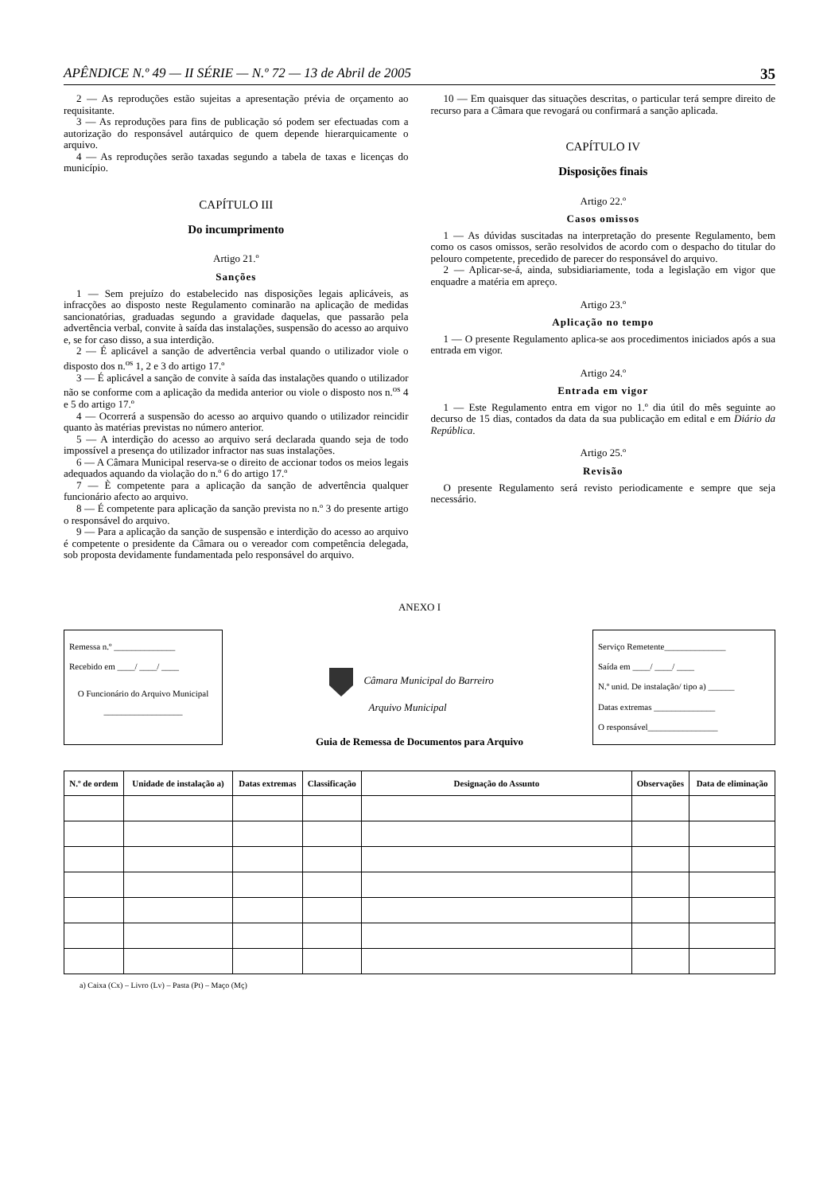APÊNDICE N.º 49 — II SÉRIE — N.º 72 — 13 de Abril de 2005 35
2 — As reproduções estão sujeitas a apresentação prévia de orçamento ao requisitante.
3 — As reproduções para fins de publicação só podem ser efectuadas com a autorização do responsável autárquico de quem depende hierarquicamente o arquivo.
4 — As reproduções serão taxadas segundo a tabela de taxas e licenças do município.
CAPÍTULO III
Do incumprimento
Artigo 21.º
Sanções
1 — Sem prejuízo do estabelecido nas disposições legais aplicáveis, as infracções ao disposto neste Regulamento cominarão na aplicação de medidas sancionatórias, graduadas segundo a gravidade daquelas, que passarão pela advertência verbal, convite à saída das instalações, suspensão do acesso ao arquivo e, se for caso disso, a sua interdição.
2 — É aplicável a sanção de advertência verbal quando o utilizador viole o disposto dos n.<sup>os</sup> 1, 2 e 3 do artigo 17.º
3 — É aplicável a sanção de convite à saída das instalações quando o utilizador não se conforme com a aplicação da medida anterior ou viole o disposto nos n.<sup>os</sup> 4 e 5 do artigo 17.º
4 — Ocorrerá a suspensão do acesso ao arquivo quando o utilizador reincidir quanto às matérias previstas no número anterior.
5 — A interdição do acesso ao arquivo será declarada quando seja de todo impossível a presença do utilizador infractor nas suas instalações.
6 — A Câmara Municipal reserva-se o direito de accionar todos os meios legais adequados aquando da violação do n.º 6 do artigo 17.º
7 — È competente para a aplicação da sanção de advertência qualquer funcionário afecto ao arquivo.
8 — É competente para aplicação da sanção prevista no n.º 3 do presente artigo o responsável do arquivo.
9 — Para a aplicação da sanção de suspensão e interdição do acesso ao arquivo é competente o presidente da Câmara ou o vereador com competência delegada, sob proposta devidamente fundamentada pelo responsável do arquivo.
10 — Em quaisquer das situações descritas, o particular terá sempre direito de recurso para a Câmara que revogará ou confirmará a sanção aplicada.
CAPÍTULO IV
Disposições finais
Artigo 22.º
Casos omissos
1 — As dúvidas suscitadas na interpretação do presente Regulamento, bem como os casos omissos, serão resolvidos de acordo com o despacho do titular do pelouro competente, precedido de parecer do responsável do arquivo.
2 — Aplicar-se-á, ainda, subsidiariamente, toda a legislação em vigor que enquadre a matéria em apreço.
Artigo 23.º
Aplicação no tempo
1 — O presente Regulamento aplica-se aos procedimentos iniciados após a sua entrada em vigor.
Artigo 24.º
Entrada em vigor
1 — Este Regulamento entra em vigor no 1.º dia útil do mês seguinte ao decurso de 15 dias, contados da data da sua publicação em edital e em Diário da República.
Artigo 25.º
Revisão
O presente Regulamento será revisto periodicamente e sempre que seja necessário.
ANEXO I
Remessa n.º ______________
Recebido em ____/ ____/ ____
O Funcionário do Arquivo Municipal
__________________
Câmara Municipal do Barreiro
Arquivo Municipal
Serviço Remetente______________
Saída em ____/ ____/ ____
N.º unid. De instalação/ tipo a) ______
Datas extremas ______________
O responsável________________
Guia de Remessa de Documentos para Arquivo
| N.º de ordem | Unidade de instalação a) | Datas extremas | Classificação | Designação do Assunto | Observações | Data de eliminação |
| --- | --- | --- | --- | --- | --- | --- |
a) Caixa (Cx) – Livro (Lv) – Pasta (Pt) – Maço (Mç)